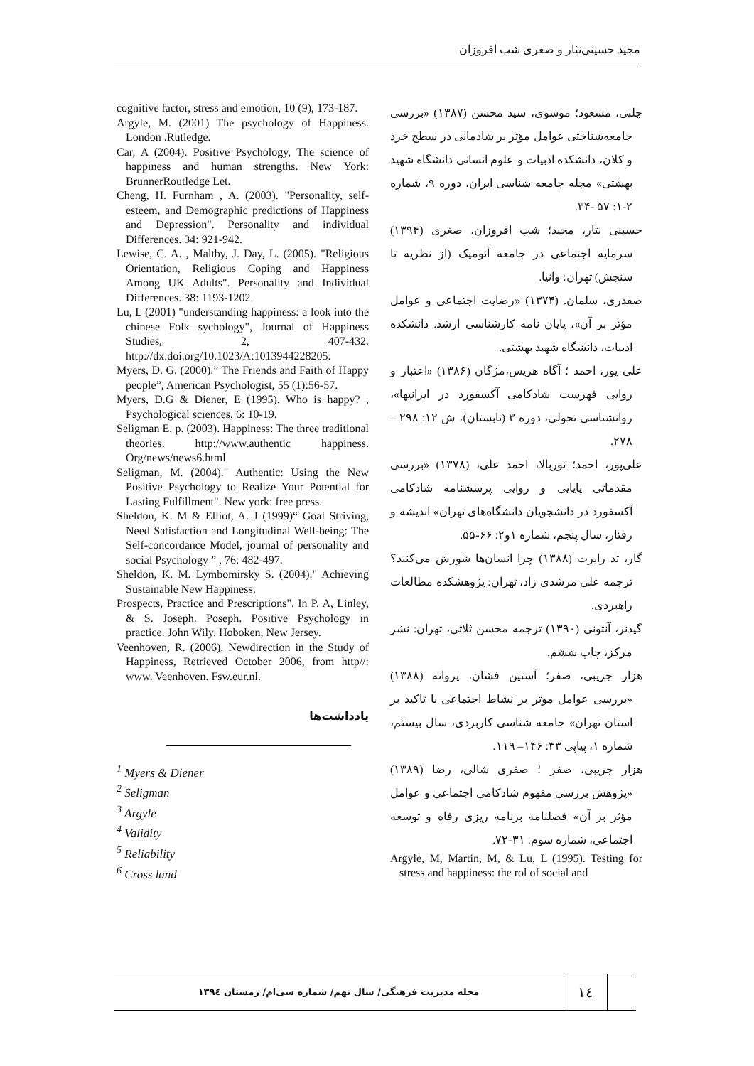مجید حسینی‌نثار و صغری شب افروزان
چلبی، مسعود؛ موسوی، سید محسن (۱۳۸۷) «بررسی جامعه‌شناختی عوامل مؤثر بر شادمانی در سطح خرد و کلان، دانشکده ادبیات و علوم انسانی دانشگاه شهید بهشتی» مجله جامعه شناسی ایران، دوره ۹، شماره ۲-۱: ۵۷ -۳۴.
حسینی نثار، مجید؛ شب افروزان، صغری (۱۳۹۴) سرمایه اجتماعی در جامعه آنومیک (از نظریه تا سنجش) تهران: وانیا.
صفدری، سلمان. (۱۳۷۴) «رضایت اجتماعی و عوامل مؤثر بر آن»، پایان نامه کارشناسی ارشد. دانشکده ادبیات، دانشگاه شهید بهشتی.
علی پور، احمد ؛ آگاه هریس،مژگان (۱۳۸۶) «اعتبار و روایی فهرست شادکامی آکسفورد در ایرانیها»، روانشناسی تحولی، دوره ۳ (تابستان)، ش ۱۲: ۲۹۸ – ۲۷۸.
علی‌پور، احمد؛ نوربالا، احمد علی، (۱۳۷۸) «بررسی مقدماتی پایایی و روایی پرسشنامه شادکامی آکسفورد در دانشجویان دانشگاه‌های تهران» اندیشه و رفتار، سال پنجم، شماره ۱و۲: ۶۶-۵۵.
گار، تد رابرت (۱۳۸۸) چرا انسان‌ها شورش می‌کنند؟ ترجمه علی مرشدی زاد، تهران: پژوهشکده مطالعات راهبردی.
گیدنز، آنتونی (۱۳۹۰) ترجمه محسن ثلاثی، تهران: نشر مرکز، چاپ ششم.
هزار جریبی، صفر؛ آستین فشان، پروانه (۱۳۸۸) «بررسی عوامل موثر بر نشاط اجتماعی با تاکید بر استان تهران» جامعه شناسی کاربردی، سال بیستم، شماره ۱، پیاپی ۳۳: ۱۴۶– ۱۱۹.
هزار جریبی، صفر ؛ صفری شالی، رضا (۱۳۸۹) «پژوهش بررسی مفهوم شادکامی اجتماعی و عوامل مؤثر بر آن» فصلنامه برنامه ریزی رفاه و توسعه اجتماعی، شماره سوم: ۳۱-۷۲.
Argyle, M, Martin, M, & Lu, L (1995). Testing for stress and happiness: the rol of social and
cognitive factor, stress and emotion, 10 (9), 173-187.
Argyle, M. (2001) The psychology of Happiness. London .Rutledge.
Car, A (2004). Positive Psychology, The science of happiness and human strengths. New York: BrunnerRoutledge Let.
Cheng, H. Furnham , A. (2003). "Personality, self-esteem, and Demographic predictions of Happiness and Depression". Personality and individual Differences. 34: 921-942.
Lewise, C. A. , Maltby, J. Day, L. (2005). "Religious Orientation, Religious Coping and Happiness Among UK Adults". Personality and Individual Differences. 38: 1193-1202.
Lu, L (2001) "understanding happiness: a look into the chinese Folk sychology", Journal of Happiness Studies, 2, 407-432. http://dx.doi.org/10.1023/A:1013944228205.
Myers, D. G. (2000).” The Friends and Faith of Happy people”, American Psychologist, 55 (1):56-57.
Myers, D.G & Diener, E (1995). Who is happy? , Psychological sciences, 6: 10-19.
Seligman E. p. (2003). Happiness: The three traditional theories. http://www.authentic happiness. Org/news/news6.html
Seligman, M. (2004)." Authentic: Using the New Positive Psychology to Realize Your Potential for Lasting Fulfillment". New york: free press.
Sheldon, K. M & Elliot, A. J (1999)“ Goal Striving, Need Satisfaction and Longitudinal Well-being: The Self-concordance Model, journal of personality and social Psychology ” , 76: 482-497.
Sheldon, K. M. Lymbomirsky S. (2004)." Achieving Sustainable New Happiness:
Prospects, Practice and Prescriptions". In P. A, Linley, & S. Joseph. Poseph. Positive Psychology in practice. John Wily. Hoboken, New Jersey.
Veenhoven, R. (2006). Newdirection in the Study of Happiness, Retrieved October 2006, from http//: www. Veenhoven. Fsw.eur.nl.
یادداشت‌ها
<sup>1</sup> Myers & Diener
<sup>2</sup> Seligman
<sup>3</sup> Argyle
<sup>4</sup> Validity
<sup>5</sup> Reliability
<sup>6</sup> Cross land
۱٤
مجله مدیریت فرهنگی/ سال نهم/ شماره سی‌ام/ زمستان ۱۳۹٤